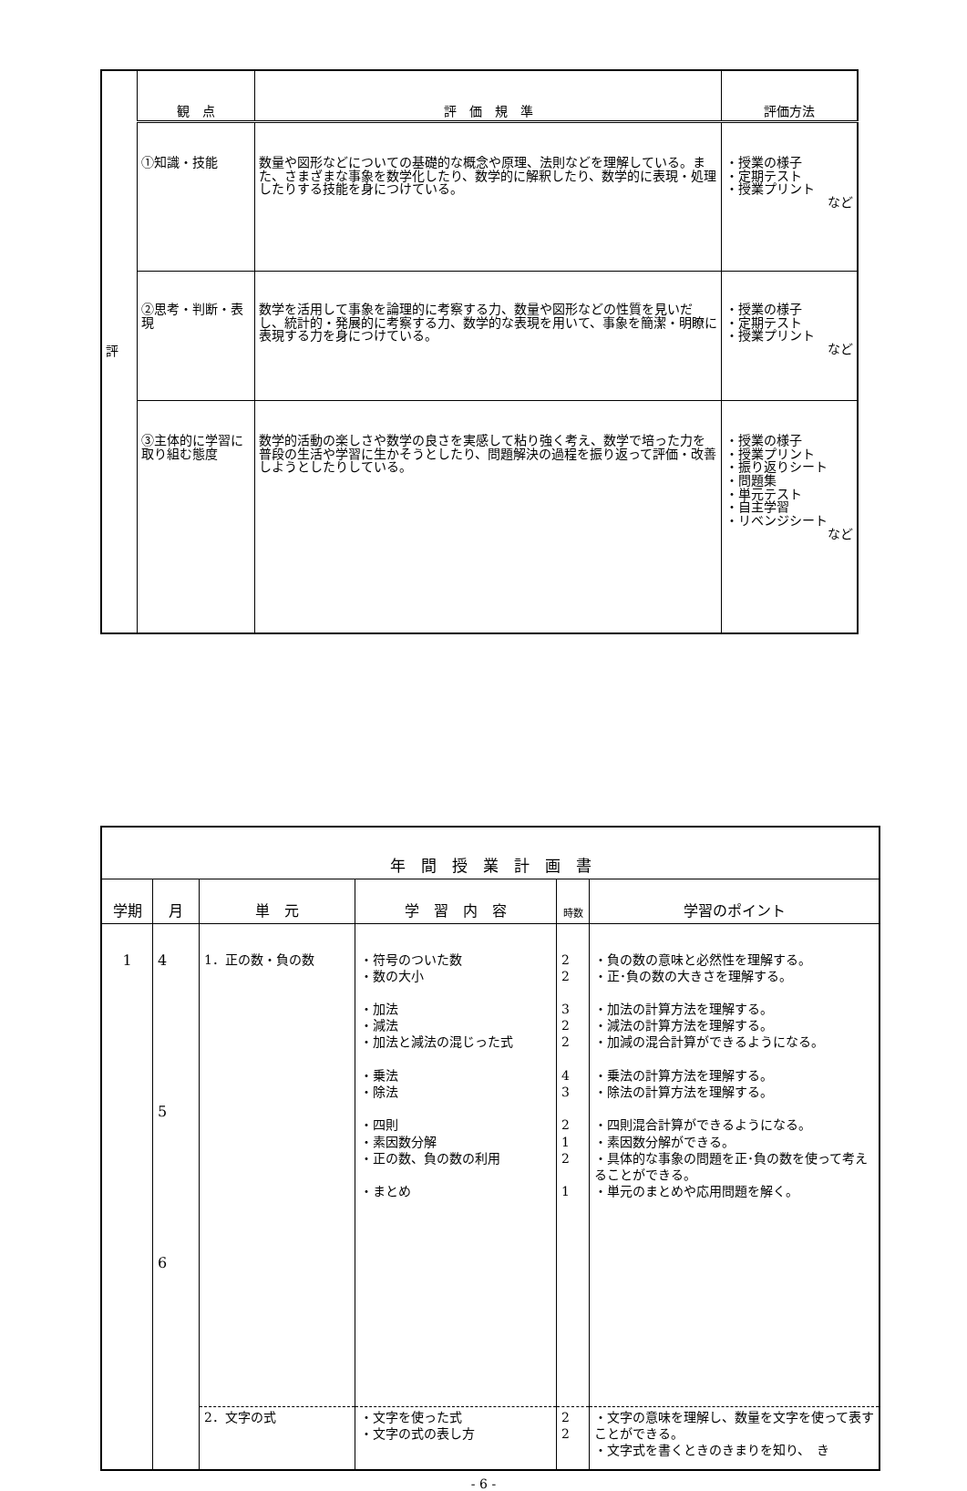| 評 | 観 点 | 評 価 規 準 | 評価方法 |
| | ①知識・技能 | 数量や図形などについての基礎的な概念や原理、法則などを理解している。また、さまざまな事象を数学化したり、数学的に解釈したり、数学的に表現・処理したりする技能を身につけている。 | ・授業の様子 ・定期テスト ・授業プリント など |
| | ②思考・判断・表現 | 数学を活用して事象を論理的に考察する力、数量や図形などの性質を見いだし、統計的・発展的に考察する力、数学的な表現を用いて、事象を簡潔・明瞭に表現する力を身につけている。 | ・授業の様子 ・定期テスト ・授業プリント など |
| | ③主体的に学習に取り組む態度 | 数学的活動の楽しさや数学の良さを実感して粘り強く考え、数学で培った力を普段の生活や学習に生かそうとしたり、問題解決の過程を振り返って評価・改善しようとしたりしている。 | ・授業の様子 ・授業プリント ・振り返りシート ・問題集 ・単元テスト ・自主学習 ・リベンジシート など |
| 年 間 授 業 計 画 書 | | | | | |
| 学期 | 月 | 単 元 | 学 習 内 容 | 時数 | 学習のポイント |
| 1 | 4 5 6 | 1．正の数・負の数 | ・符号のついた数 ・数の大小 ・加法 ・減法 ・加法と減法の混じった式 ・乗法 ・除法 ・四則 ・素因数分解 ・正の数、負の数の利用 ・まとめ | 2 2 3 2 2 4 3 2 1 2 1 | ・負の数の意味と必然性を理解する。 ・正･負の数の大きさを理解する。 ・加法の計算方法を理解する。 ・減法の計算方法を理解する。 ・加減の混合計算ができるようになる。 ・乗法の計算方法を理解する。 ・除法の計算方法を理解する。 ・四則混合計算ができるようになる。 ・素因数分解ができる。 ・具体的な事象の問題を正･負の数を使って考えることができる。 ・単元のまとめや応用問題を解く。 |
| | | 2．文字の式 | ・文字を使った式 ・文字の式の表し方 | 2 2 | ・文字の意味を理解し、数量を文字を使って表すことができる。 ・文字式を書くときのきまりを知り、 き |
- 6 -